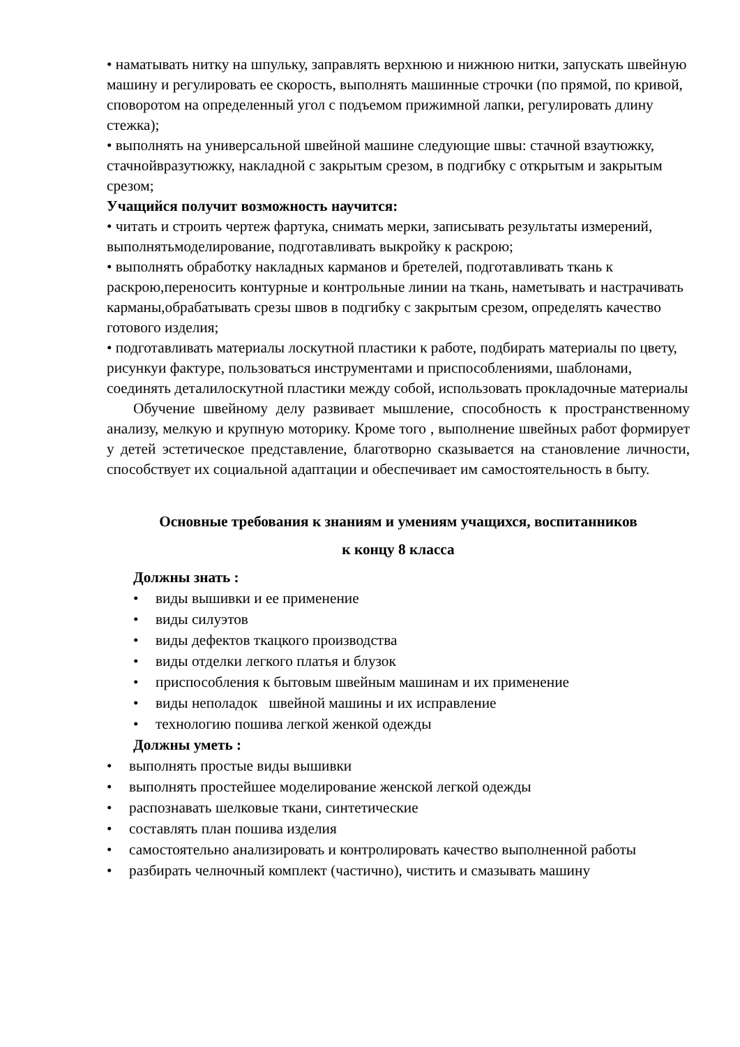• наматывать нитку на шпульку, заправлять верхнюю и нижнюю нитки, запускать швейную
машину и регулировать ее скорость, выполнять машинные строчки (по прямой, по кривой, споворотом на определенный угол с подъемом прижимной лапки, регулировать длину стежка);
• выполнять на универсальной швейной машине следующие швы: стачной взаутюжку, стачнойвразутюжку, накладной с закрытым срезом, в подгибку с открытым и закрытым срезом;
Учащийся получит возможность научится:
• читать и строить чертеж фартука, снимать мерки, записывать результаты измерений, выполнятьмоделирование, подготавливать выкройку к раскрою;
• выполнять обработку накладных карманов и бретелей, подготавливать ткань к раскрою,переносить контурные и контрольные линии на ткань, наметывать и настрачивать карманы,обрабатывать срезы швов в подгибку с закрытым срезом, определять качество готового изделия;
• подготавливать материалы лоскутной пластики к работе, подбирать материалы по цвету, рисункуи фактуре, пользоваться инструментами и приспособлениями, шаблонами, соединять деталилоскутной пластики между собой, использовать прокладочные материалы
Обучение швейному делу развивает мышление, способность к пространственному анализу, мелкую и крупную моторику. Кроме того , выполнение швейных работ формирует у детей эстетическое представление, благотворно сказывается на становление личности, способствует их социальной адаптации и обеспечивает им самостоятельность в быту.
Основные требования к знаниям и умениям учащихся, воспитанников
к концу 8 класса
Должны знать :
• виды вышивки и ее применение
• виды силуэтов
• виды дефектов ткацкого производства
• виды отделки легкого платья и блузок
• приспособления к бытовым швейным машинам и их применение
• виды неполадок швейной машины и их исправление
• технологию пошива легкой женкой одежды
Должны уметь :
• выполнять простые виды вышивки
• выполнять простейшее моделирование женской легкой одежды
• распознавать шелковые ткани, синтетические
• составлять план пошива изделия
• самостоятельно анализировать и контролировать качество выполненной работы
• разбирать челночный комплект (частично), чистить и смазывать машину